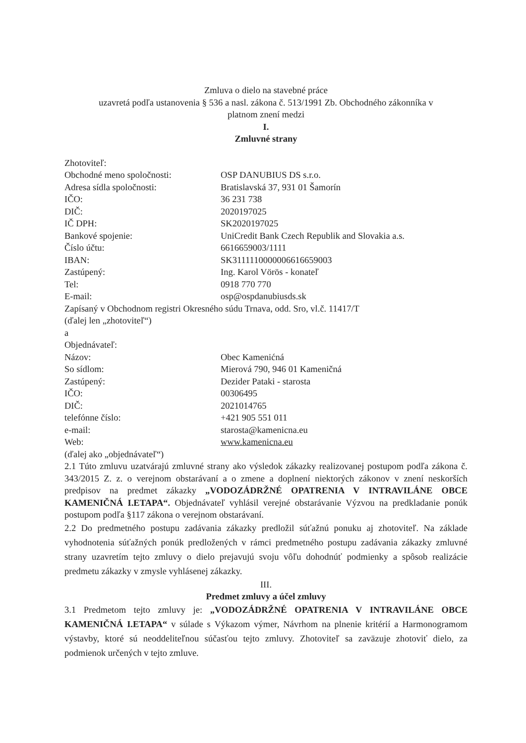Zmluva o dielo na stavebné práce
uzavretá podľa ustanovenia § 536 a nasl. zákona č. 513/1991 Zb. Obchodného zákonníka v
platnom znení medzi
I.
Zmluvné strany
Zhotoviteľ:
| Obchodné meno spoločnosti: | OSP DANUBIUS DS s.r.o. |
| Adresa sídla spoločnosti: | Bratislavská 37, 931 01 Šamorín |
| IČO: | 36 231 738 |
| DIČ: | 2020197025 |
| IČ DPH: | SK2020197025 |
| Bankové spojenie: | UniCredit Bank Czech Republik and Slovakia a.s. |
| Číslo účtu: | 6616659003/1111 |
| IBAN: | SK3111110000006616659003 |
| Zastúpený: | Ing. Karol Vörös - konateľ |
| Tel: | 0918 770 770 |
| E-mail: | osp@ospdanubiusds.sk |
Zapísaný v Obchodnom registri Okresného súdu Trnava, odd. Sro, vl.č. 11417/T
(ďalej len „zhotoviteľ“)
a
Objednávateľ:
| Názov: | Obec Kamenićná |
| So sídlom: | Mierová 790, 946 01 Kameničná |
| Zastúpený: | Dezider Pataki - starosta |
| IČO: | 00306495 |
| DIČ: | 2021014765 |
| telefónne číslo: | +421 905 551 011 |
| e-mail: | starosta@kamenicna.eu |
| Web: | www.kamenicna.eu |
(ďalej ako „objednávateľ“)
2.1 Túto zmluvu uzatvárajú zmluvné strany ako výsledok zákazky realizovanej postupom podľa zákona č. 343/2015 Z. z. o verejnom obstarávaní a o zmene a doplnení niektorých zákonov v znení neskorších predpisov na predmet zákazky „VODOZÁDRŽNÉ OPATRENIA V INTRAVILÁNE OBCE KAMENIČNÁ I.ETAPA“. Objednávateľ vyhlásil verejné obstarávanie Výzvou na predkladanie ponúk postupom podľa §117 zákona o verejnom obstarávaní.
2.2 Do predmetného postupu zadávania zákazky predložil súťažnú ponuku aj zhotoviteľ. Na základe vyhodnotenia súťažných ponúk predložených v rámci predmetného postupu zadávania zákazky zmluvné strany uzavretím tejto zmluvy o dielo prejavujú svoju vôľu dohodnúť podmienky a spôsob realizácie predmetu zákazky v zmysle vyhlásenej zákazky.
III.
Predmet zmluvy a účel zmluvy
3.1 Predmetom tejto zmluvy je: „VODOZÁDRŽNÉ OPATRENIA V INTRAVILÁNE OBCE KAMENIČNÁ I.ETAPA“ v súlade s Výkazom výmer, Návrhom na plnenie kritérií a Harmonogramom výstavby, ktoré sú neoddeliteľnou súčasťou tejto zmluvy. Zhotoviteľ sa zaväzuje zhotoviť dielo, za podmienok určených v tejto zmluve.